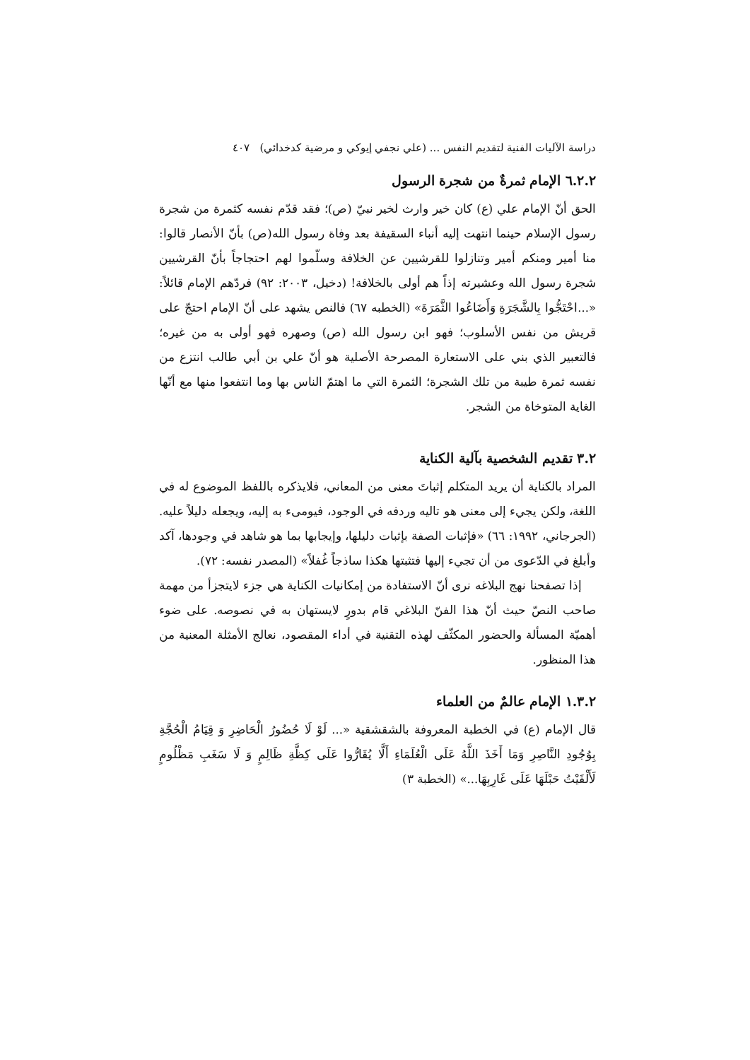دراسة الآليات الفنية لتقديم النفس ... (علي نجفي إيوكي و مرضية كدخدائي) ٤٠٧
٦.٢.٢ الإمام ثمرةٌ من شجرة الرسول
الحق أنّ الإمام علي (ع) كان خير وارث لخير نبيّ (ص)؛ فقد قدّم نفسه كثمرة من شجرة رسول الإسلام حينما انتهت إليه أنباء السقيفة بعد وفاة رسول الله(ص) بأنّ الأنصار قالوا: منا أمير ومنكم أمير وتنازلوا للقرشيين عن الخلافة وسلّموا لهم احتجاجاً بأنّ القرشيين شجرة رسول الله وعشيرته إذاً هم أولى بالخلافة! (دخيل، ٢٠٠٣: ٩٢) فردّهم الإمام قائلاً: «...احْتَجُّوا بِالشَّجَرَةِ وَأَضَاعُوا الثَّمَرَةَ» (الخطبه ٦٧) فالنص يشهد على أنّ الإمام احتجّ على قريش من نفس الأسلوب؛ فهو ابن رسول الله (ص) وصهره فهو أولى به من غيره؛ فالتعبير الذي بني على الاستعارة المصرحة الأصلية هو أنّ علي بن أبي طالب انتزع من نفسه ثمرة طيبة من تلك الشجرة؛ الثمرة التي ما اهتمّ الناس بها وما انتفعوا منها مع أنّها الغاية المتوخاة من الشجر.
٣.٢ تقديم الشخصية بآلية الكناية
المراد بالكناية أن يريد المتكلم إثباتَ معنى من المعاني، فلايذكره باللفظ الموضوع له في اللغة، ولكن يجيء إلى معنى هو تاليه وردفه في الوجود، فيومیء به إليه، ويجعله دليلاً عليه. (الجرجاني، ١٩٩٢: ٦٦) «فإثبات الصفة بإثبات دليلها، وإيجابها بما هو شاهد في وجودها، آكد وأبلغ في الدّعوى من أن تجيء إليها فتثبتها هكذا ساذجاً غُفلاً» (المصدر نفسه: ٧٢).
إذا تصفحنا نهج البلاغه نرى أنّ الاستفادة من إمكانيات الكناية هي جزء لايتجزأ من مهمة صاحب النصّ حيث أنّ هذا الفنّ البلاغي قام بدورٍ لايستهان به في نصوصه. على ضوء أهميّة المسألة والحضور المكثّف لهذه التقنية في أداء المقصود، نعالج الأمثلة المعنية من هذا المنظور.
١.٣.٢ الإمام عالمٌ من العلماء
قال الإمام (ع) في الخطبة المعروفة بالشقشقية «... لَوْ لَا حُضُورُ الْحَاضِرِ وَ قِيَامُ الْحُجَّةِ بِوُجُودِ النَّاصِرِ وَمَا أَخَذَ اللَّهُ عَلَى الْعُلَمَاءِ أَلَّا يُقَارُّوا عَلَى كِظَّةِ ظَالِمٍ وَ لَا سَغَبِ مَظْلُومٍ لَأَلْقَيْتُ حَبْلَهَا عَلَى غَارِبِهَا...» (الخطبة ٣)